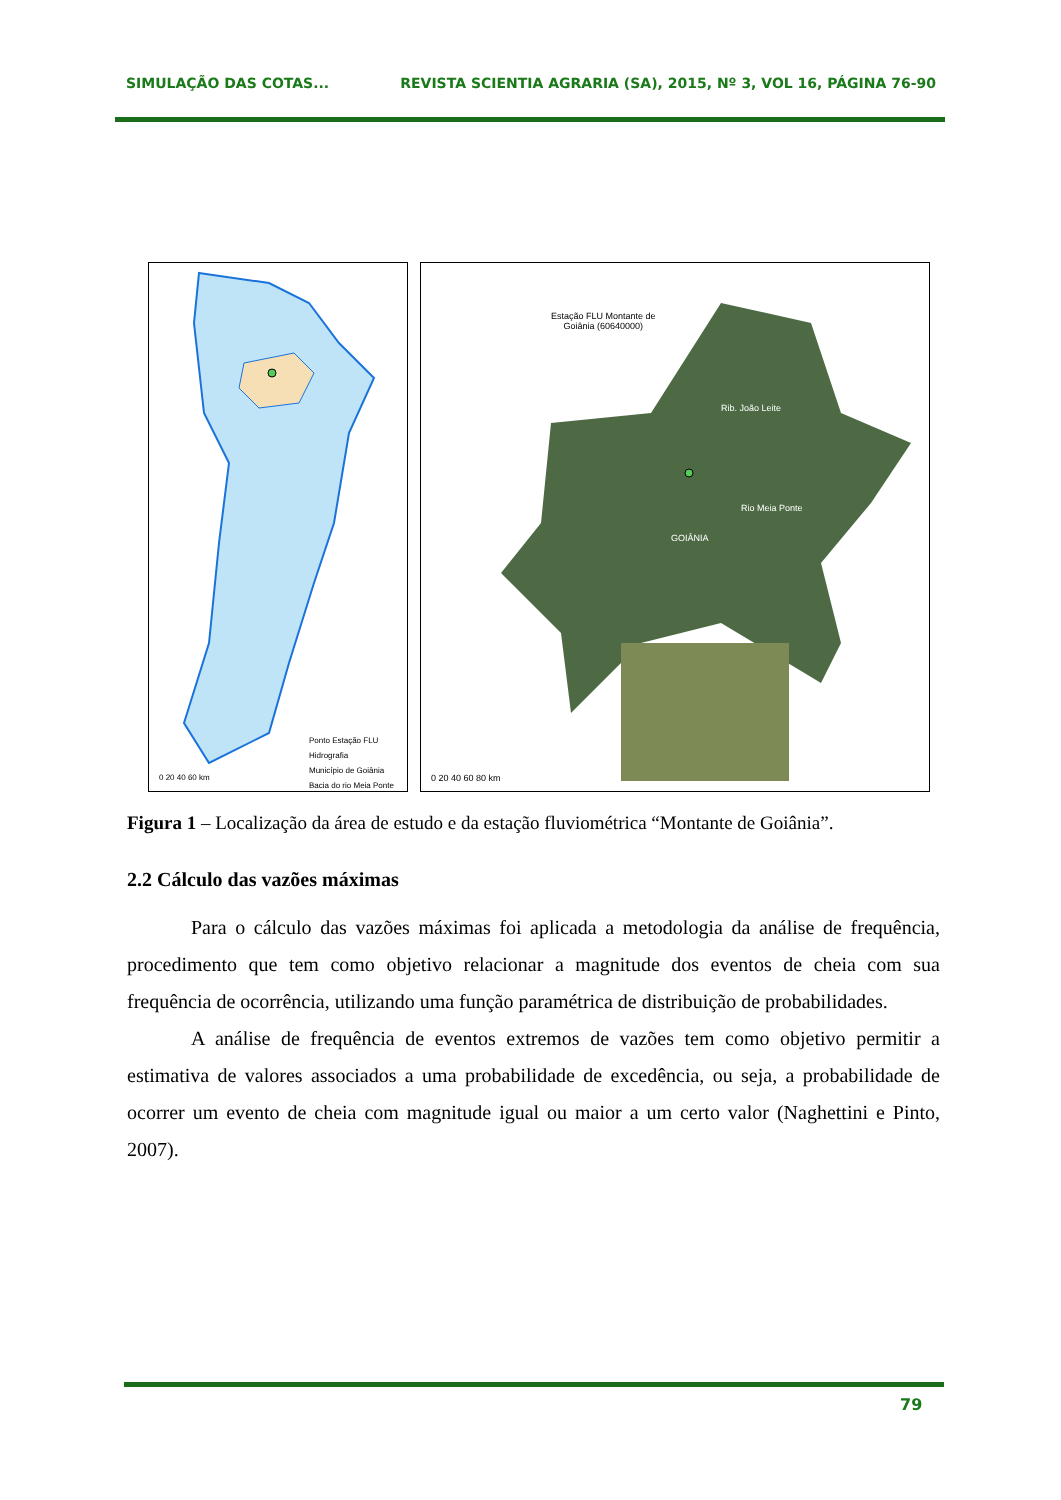SIMULAÇÃO DAS COTAS... REVISTA SCIENTIA AGRARIA (SA), 2015, Nº 3, VOL 16, PÁGINA 76-90
Ponto Estação FLU
Hidrografia
Município de Goiânia
Bacia do rio Meia Ponte
0 20 40 60 km
Estação FLU Montante de
Goiânia (60640000)
GOIÂNIA
Rib. João Leite
Rio Meia Ponte
0 20 40 60 80 km
Figura 1 – Localização da área de estudo e da estação fluviométrica “Montante de Goiânia”.
2.2 Cálculo das vazões máximas
Para o cálculo das vazões máximas foi aplicada a metodologia da análise de frequência, procedimento que tem como objetivo relacionar a magnitude dos eventos de cheia com sua frequência de ocorrência, utilizando uma função paramétrica de distribuição de probabilidades.
A análise de frequência de eventos extremos de vazões tem como objetivo permitir a estimativa de valores associados a uma probabilidade de excedência, ou seja, a probabilidade de ocorrer um evento de cheia com magnitude igual ou maior a um certo valor (Naghettini e Pinto, 2007).
79